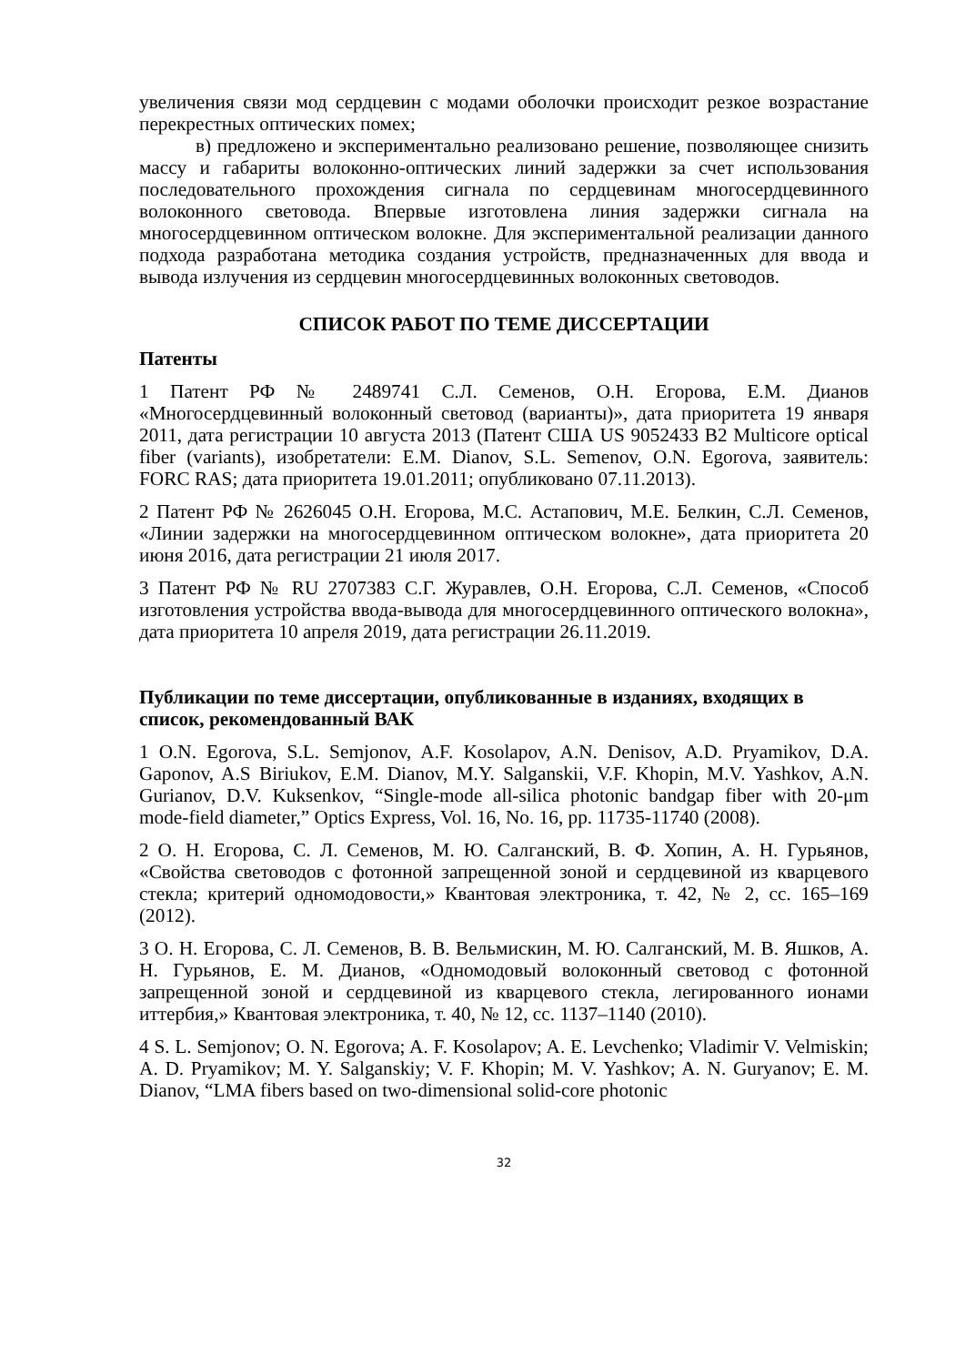увеличения связи мод сердцевин с модами оболочки происходит резкое возрастание перекрестных оптических помех;
в) предложено и экспериментально реализовано решение, позволяющее снизить массу и габариты волоконно-оптических линий задержки за счет использования последовательного прохождения сигнала по сердцевинам многосердцевинного волоконного световода. Впервые изготовлена линия задержки сигнала на многосердцевинном оптическом волокне. Для экспериментальной реализации данного подхода разработана методика создания устройств, предназначенных для ввода и вывода излучения из сердцевин многосердцевинных волоконных световодов.
СПИСОК РАБОТ ПО ТЕМЕ ДИССЕРТАЦИИ
Патенты
1 Патент РФ № 2489741 С.Л. Семенов, О.Н. Егорова, Е.М. Дианов «Многосердцевинный волоконный световод (варианты)», дата приоритета 19 января 2011, дата регистрации 10 августа 2013 (Патент США US 9052433 B2 Multicore optical fiber (variants), изобретатели: E.M. Dianov, S.L. Semenov, O.N. Egorova, заявитель: FORC RAS; дата приоритета 19.01.2011; опубликовано 07.11.2013).
2 Патент РФ № 2626045 О.Н. Егорова, М.С. Астапович, М.Е. Белкин, С.Л. Семенов, «Линии задержки на многосердцевинном оптическом волокне», дата приоритета 20 июня 2016, дата регистрации 21 июля 2017.
3 Патент РФ № RU 2707383 С.Г. Журавлев, О.Н. Егорова, С.Л. Семенов, «Способ изготовления устройства ввода-вывода для многосердцевинного оптического волокна», дата приоритета 10 апреля 2019, дата регистрации 26.11.2019.
Публикации по теме диссертации, опубликованные в изданиях, входящих в список, рекомендованный ВАК
1 O.N. Egorova, S.L. Semjonov, A.F. Kosolapov, A.N. Denisov, A.D. Pryamikov, D.A. Gaponov, A.S Biriukov, E.M. Dianov, M.Y. Salganskii, V.F. Khopin, M.V. Yashkov, A.N. Gurianov, D.V. Kuksenkov, “Single-mode all-silica photonic bandgap fiber with 20-μm mode-field diameter,” Optics Express, Vol. 16, No. 16, pp. 11735-11740 (2008).
2 О. Н. Егорова, С. Л. Семенов, М. Ю. Салганский, В. Ф. Хопин, А. Н. Гурьянов, «Свойства световодов с фотонной запрещенной зоной и сердцевиной из кварцевого стекла; критерий одномодовости,» Квантовая электроника, т. 42, № 2, сс. 165–169 (2012).
3 О. Н. Егорова, С. Л. Семенов, В. В. Вельмискин, М. Ю. Салганский, М. В. Яшков, А. Н. Гурьянов, Е. М. Дианов, «Одномодовый волоконный световод с фотонной запрещенной зоной и сердцевиной из кварцевого стекла, легированного ионами иттербия,» Квантовая электроника, т. 40, № 12, сс. 1137–1140 (2010).
4 S. L. Semjonov; O. N. Egorova; A. F. Kosolapov; A. E. Levchenko; Vladimir V. Velmiskin; A. D. Pryamikov; M. Y. Salganskiy; V. F. Khopin; M. V. Yashkov; A. N. Guryanov; E. M. Dianov, “LMA fibers based on two-dimensional solid-core photonic
32